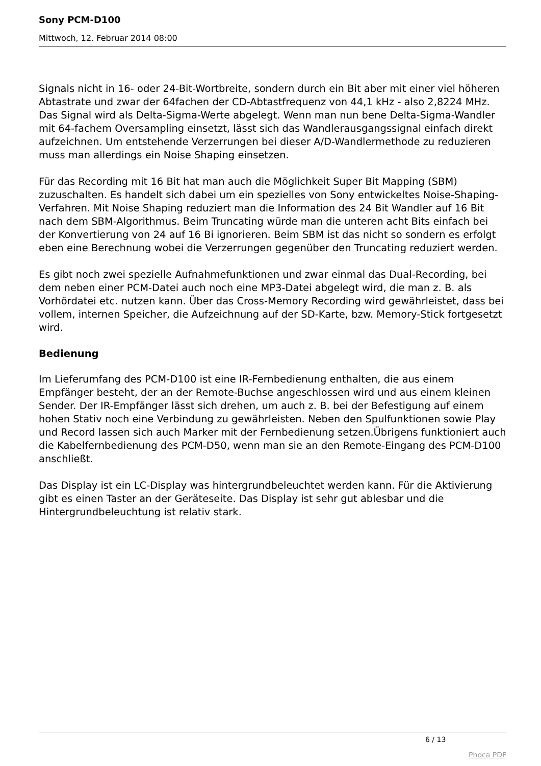Sony PCM-D100
Mittwoch, 12. Februar 2014 08:00
Signals nicht in 16- oder 24-Bit-Wortbreite, sondern durch ein Bit aber mit einer viel höheren Abtastrate und zwar der 64fachen der CD-Abtastfrequenz von 44,1 kHz - also 2,8224 MHz. Das Signal wird als Delta-Sigma-Werte abgelegt. Wenn man nun bene Delta-Sigma-Wandler mit 64-fachem Oversampling einsetzt, lässt sich das Wandlerausgangssignal einfach direkt aufzeichnen. Um entstehende Verzerrungen bei dieser A/D-Wandlermethode zu reduzieren muss man allerdings ein Noise Shaping einsetzen.
Für das Recording mit 16 Bit hat man auch die Möglichkeit Super Bit Mapping (SBM) zuzuschalten. Es handelt sich dabei um ein spezielles von Sony entwickeltes Noise-Shaping-Verfahren. Mit Noise Shaping reduziert man die Information des 24 Bit Wandler auf 16 Bit nach dem SBM-Algorithmus. Beim Truncating würde man die unteren acht Bits einfach bei der Konvertierung von 24 auf 16 Bi ignorieren. Beim SBM ist das nicht so sondern es erfolgt eben eine Berechnung wobei die Verzerrungen gegenüber den Truncating reduziert werden.
Es gibt noch zwei spezielle Aufnahmefunktionen und zwar einmal das Dual-Recording, bei dem neben einer PCM-Datei auch noch eine MP3-Datei abgelegt wird, die man z. B. als Vorhördatei etc. nutzen kann. Über das Cross-Memory Recording wird gewährleistet, dass bei vollem, internen Speicher, die Aufzeichnung auf der SD-Karte, bzw. Memory-Stick fortgesetzt wird.
Bedienung
Im Lieferumfang des PCM-D100 ist eine IR-Fernbedienung enthalten, die aus einem Empfänger besteht, der an der Remote-Buchse angeschlossen wird und aus einem kleinen Sender. Der IR-Empfänger lässt sich drehen, um auch z. B. bei der Befestigung auf einem hohen Stativ noch eine Verbindung zu gewährleisten. Neben den Spulfunktionen sowie Play und Record lassen sich auch Marker mit der Fernbedienung setzen.Übrigens funktioniert auch die Kabelfernbedienung des PCM-D50, wenn man sie an den Remote-Eingang des PCM-D100 anschließt.
Das Display ist ein LC-Display was hintergrundbeleuchtet werden kann. Für die Aktivierung gibt es einen Taster an der Geräteseite. Das Display ist sehr gut ablesbar und die Hintergrundbeleuchtung ist relativ stark.
6 / 13
Phoca PDF